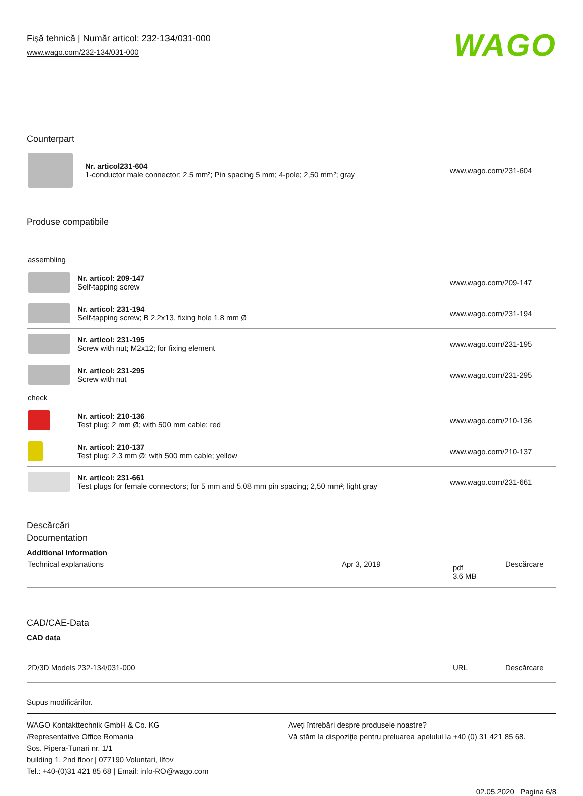Fişă tehnică | Număr articol: 232-134/031-000
www.wago.com/232-134/031-000
WAGO
Counterpart
| | Nr. articol231-604 1-conductor male connector; 2.5 mm²; Pin spacing 5 mm; 4-pole; 2,50 mm²; gray | www.wago.com/231-604 |
Produse compatibile
| assembling | | |
| | Nr. articol: 209-147 Self-tapping screw | www.wago.com/209-147 |
| | Nr. articol: 231-194 Self-tapping screw; B 2.2x13, fixing hole 1.8 mm Ø | www.wago.com/231-194 |
| | Nr. articol: 231-195 Screw with nut; M2x12; for fixing element | www.wago.com/231-195 |
| | Nr. articol: 231-295 Screw with nut | www.wago.com/231-295 |
| check | | |
| | Nr. articol: 210-136 Test plug; 2 mm Ø; with 500 mm cable; red | www.wago.com/210-136 |
| | Nr. articol: 210-137 Test plug; 2.3 mm Ø; with 500 mm cable; yellow | www.wago.com/210-137 |
| | Nr. articol: 231-661 Test plugs for female connectors; for 5 mm and 5.08 mm pin spacing; 2,50 mm²; light gray | www.wago.com/231-661 |
Descărcări
Documentation
Additional Information
| Technical explanations | Apr 3, 2019 | pdf 3,6 MB | Descărcare |
CAD/CAE-Data
CAD data
| 2D/3D Models 232-134/031-000 | URL | Descărcare |
Supus modificărilor.
WAGO Kontakttechnik GmbH & Co. KG
/Representative Office Romania
Sos. Pipera-Tunari nr. 1/1
building 1, 2nd floor | 077190 Voluntari, Ilfov
Tel.: +40-(0)31 421 85 68 | Email: info-RO@wago.com
Aveţi întrebări despre produsele noastre?
Vă stăm la dispoziţie pentru preluarea apelului la +40 (0) 31 421 85 68.
02.05.2020 Pagina 6/8